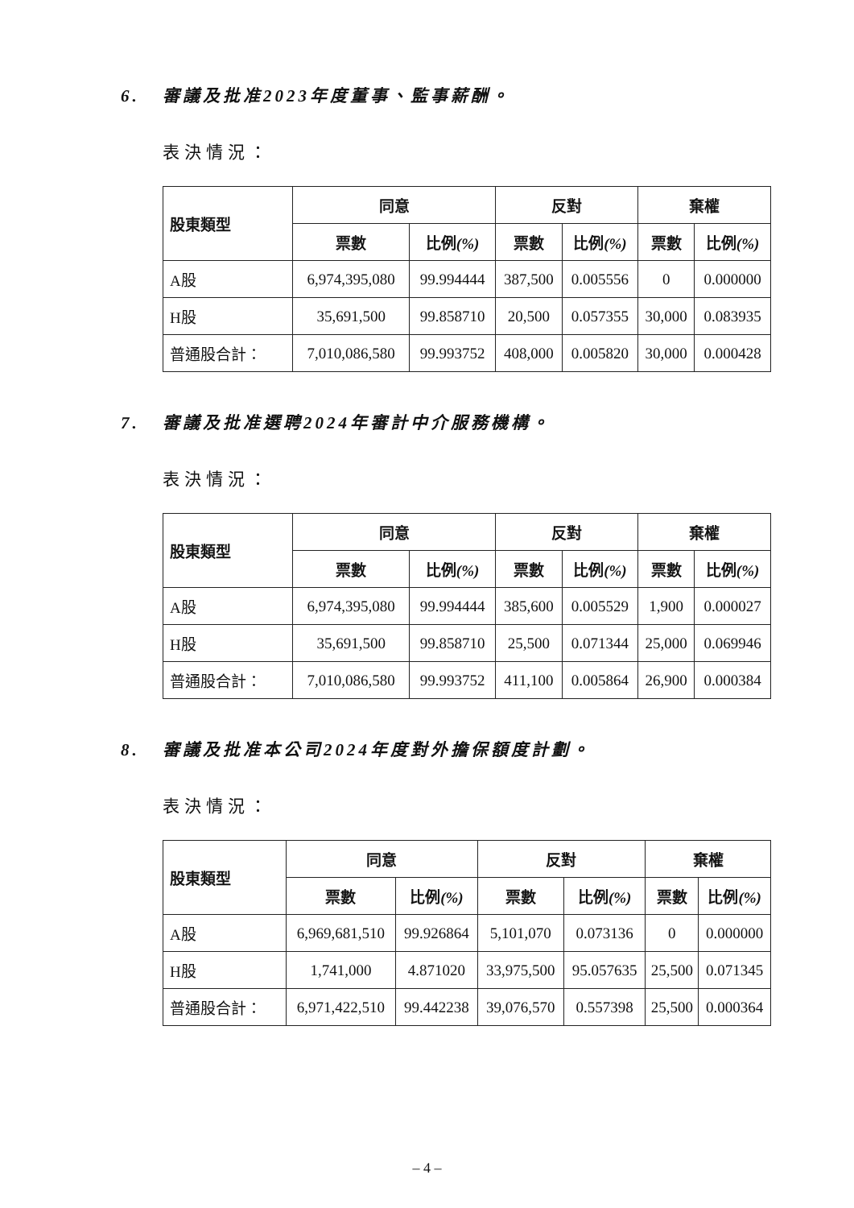6. 審議及批准2023年度董事、監事薪酬。
表決情況：
| 股東類型 | 同意 | | 反對 | | 棄權 | |
| --- | --- | --- | --- | --- | --- | --- |
| | 票數 | 比例 (%) | 票數 | 比例 (%) | 票數 | 比例 (%) |
| A股 | 6,974,395,080 | 99.994444 | 387,500 | 0.005556 | 0 | 0.000000 |
| H股 | 35,691,500 | 99.858710 | 20,500 | 0.057355 | 30,000 | 0.083935 |
| 普通股合計： | 7,010,086,580 | 99.993752 | 408,000 | 0.005820 | 30,000 | 0.000428 |
7. 審議及批准選聘2024年審計中介服務機構。
表決情況：
| 股東類型 | 同意 | | 反對 | | 棄權 | |
| --- | --- | --- | --- | --- | --- | --- |
| | 票數 | 比例 (%) | 票數 | 比例 (%) | 票數 | 比例 (%) |
| A股 | 6,974,395,080 | 99.994444 | 385,600 | 0.005529 | 1,900 | 0.000027 |
| H股 | 35,691,500 | 99.858710 | 25,500 | 0.071344 | 25,000 | 0.069946 |
| 普通股合計： | 7,010,086,580 | 99.993752 | 411,100 | 0.005864 | 26,900 | 0.000384 |
8. 審議及批准本公司2024年度對外擔保額度計劃。
表決情況：
| 股東類型 | 同意 | | 反對 | | 棄權 | |
| --- | --- | --- | --- | --- | --- | --- |
| | 票數 | 比例 (%) | 票數 | 比例 (%) | 票數 | 比例 (%) |
| A股 | 6,969,681,510 | 99.926864 | 5,101,070 | 0.073136 | 0 | 0.000000 |
| H股 | 1,741,000 | 4.871020 | 33,975,500 | 95.057635 | 25,500 | 0.071345 |
| 普通股合計： | 6,971,422,510 | 99.442238 | 39,076,570 | 0.557398 | 25,500 | 0.000364 |
– 4 –